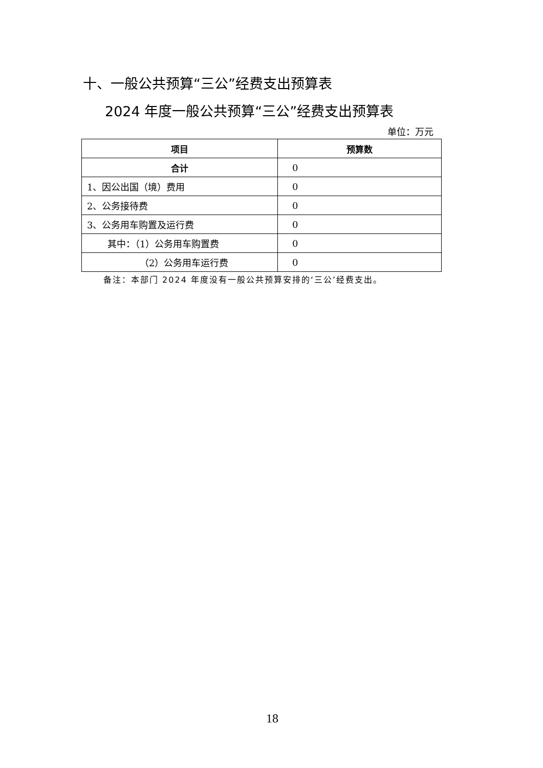十、一般公共预算“三公”经费支出预算表
2024 年度一般公共预算“三公”经费支出预算表
单位：万元
| 项目 | 预算数 |
| --- | --- |
| 合计 | 0 |
| 1、因公出国（境）费用 | 0 |
| 2、公务接待费 | 0 |
| 3、公务用车购置及运行费 | 0 |
| 其中：（1）公务用车购置费 | 0 |
| （2）公务用车运行费 | 0 |
备注：本部门 2024 年度没有一般公共预算安排的‘三公’经费支出。
18